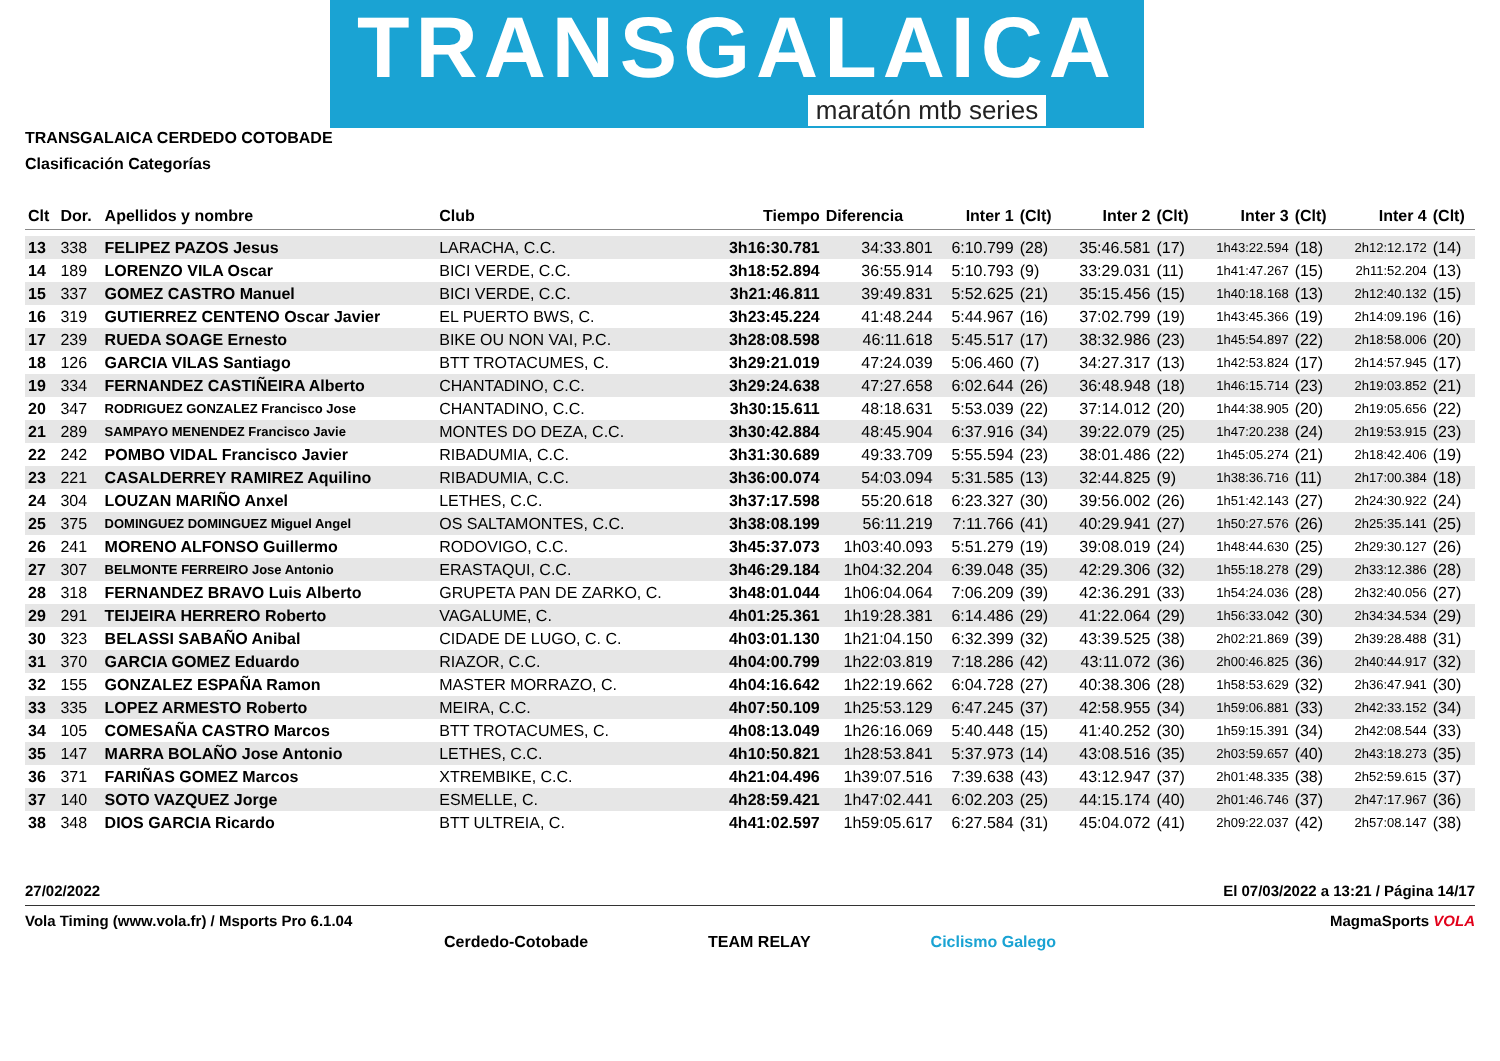TRANSGALAICA
maratón mtb series
TRANSGALAICA CERDEDO COTOBADE
Clasificación Categorías
| Clt | Dor. | Apellidos y nombre | Club | Tiempo | Diferencia | Inter 1 | (Clt) | Inter 2 | (Clt) | Inter 3 | (Clt) | Inter 4 | (Clt) |
| --- | --- | --- | --- | --- | --- | --- | --- | --- | --- | --- | --- | --- | --- |
| 13 | 338 | FELIPEZ PAZOS Jesus | LARACHA, C.C. | 3h16:30.781 | 34:33.801 | 6:10.799 | (28) | 35:46.581 | (17) | 1h43:22.594 | (18) | 2h12:12.172 | (14) |
| 14 | 189 | LORENZO VILA Oscar | BICI VERDE, C.C. | 3h18:52.894 | 36:55.914 | 5:10.793 | (9) | 33:29.031 | (11) | 1h41:47.267 | (15) | 2h11:52.204 | (13) |
| 15 | 337 | GOMEZ CASTRO Manuel | BICI VERDE, C.C. | 3h21:46.811 | 39:49.831 | 5:52.625 | (21) | 35:15.456 | (15) | 1h40:18.168 | (13) | 2h12:40.132 | (15) |
| 16 | 319 | GUTIERREZ CENTENO Oscar Javier | EL PUERTO BWS, C. | 3h23:45.224 | 41:48.244 | 5:44.967 | (16) | 37:02.799 | (19) | 1h43:45.366 | (19) | 2h14:09.196 | (16) |
| 17 | 239 | RUEDA SOAGE Ernesto | BIKE OU NON VAI, P.C. | 3h28:08.598 | 46:11.618 | 5:45.517 | (17) | 38:32.986 | (23) | 1h45:54.897 | (22) | 2h18:58.006 | (20) |
| 18 | 126 | GARCIA VILAS Santiago | BTT TROTACUMES, C. | 3h29:21.019 | 47:24.039 | 5:06.460 | (7) | 34:27.317 | (13) | 1h42:53.824 | (17) | 2h14:57.945 | (17) |
| 19 | 334 | FERNANDEZ CASTIÑEIRA Alberto | CHANTADINO, C.C. | 3h29:24.638 | 47:27.658 | 6:02.644 | (26) | 36:48.948 | (18) | 1h46:15.714 | (23) | 2h19:03.852 | (21) |
| 20 | 347 | RODRIGUEZ GONZALEZ Francisco Jose | CHANTADINO, C.C. | 3h30:15.611 | 48:18.631 | 5:53.039 | (22) | 37:14.012 | (20) | 1h44:38.905 | (20) | 2h19:05.656 | (22) |
| 21 | 289 | SAMPAYO MENENDEZ Francisco Javie | MONTES DO DEZA, C.C. | 3h30:42.884 | 48:45.904 | 6:37.916 | (34) | 39:22.079 | (25) | 1h47:20.238 | (24) | 2h19:53.915 | (23) |
| 22 | 242 | POMBO VIDAL Francisco Javier | RIBADUMIA, C.C. | 3h31:30.689 | 49:33.709 | 5:55.594 | (23) | 38:01.486 | (22) | 1h45:05.274 | (21) | 2h18:42.406 | (19) |
| 23 | 221 | CASALDERREY RAMIREZ Aquilino | RIBADUMIA, C.C. | 3h36:00.074 | 54:03.094 | 5:31.585 | (13) | 32:44.825 | (9) | 1h38:36.716 | (11) | 2h17:00.384 | (18) |
| 24 | 304 | LOUZAN MARIÑO Anxel | LETHES, C.C. | 3h37:17.598 | 55:20.618 | 6:23.327 | (30) | 39:56.002 | (26) | 1h51:42.143 | (27) | 2h24:30.922 | (24) |
| 25 | 375 | DOMINGUEZ DOMINGUEZ Miguel Angel | OS SALTAMONTES, C.C. | 3h38:08.199 | 56:11.219 | 7:11.766 | (41) | 40:29.941 | (27) | 1h50:27.576 | (26) | 2h25:35.141 | (25) |
| 26 | 241 | MORENO ALFONSO Guillermo | RODOVIGO, C.C. | 3h45:37.073 | 1h03:40.093 | 5:51.279 | (19) | 39:08.019 | (24) | 1h48:44.630 | (25) | 2h29:30.127 | (26) |
| 27 | 307 | BELMONTE FERREIRO Jose Antonio | ERASTAQUI, C.C. | 3h46:29.184 | 1h04:32.204 | 6:39.048 | (35) | 42:29.306 | (32) | 1h55:18.278 | (29) | 2h33:12.386 | (28) |
| 28 | 318 | FERNANDEZ BRAVO Luis Alberto | GRUPETA PAN DE ZARKO, C. | 3h48:01.044 | 1h06:04.064 | 7:06.209 | (39) | 42:36.291 | (33) | 1h54:24.036 | (28) | 2h32:40.056 | (27) |
| 29 | 291 | TEIJEIRA HERRERO Roberto | VAGALUME, C. | 4h01:25.361 | 1h19:28.381 | 6:14.486 | (29) | 41:22.064 | (29) | 1h56:33.042 | (30) | 2h34:34.534 | (29) |
| 30 | 323 | BELASSI SABAÑO Anibal | CIDADE DE LUGO, C. C. | 4h03:01.130 | 1h21:04.150 | 6:32.399 | (32) | 43:39.525 | (38) | 2h02:21.869 | (39) | 2h39:28.488 | (31) |
| 31 | 370 | GARCIA GOMEZ Eduardo | RIAZOR, C.C. | 4h04:00.799 | 1h22:03.819 | 7:18.286 | (42) | 43:11.072 | (36) | 2h00:46.825 | (36) | 2h40:44.917 | (32) |
| 32 | 155 | GONZALEZ ESPAÑA Ramon | MASTER MORRAZO, C. | 4h04:16.642 | 1h22:19.662 | 6:04.728 | (27) | 40:38.306 | (28) | 1h58:53.629 | (32) | 2h36:47.941 | (30) |
| 33 | 335 | LOPEZ ARMESTO Roberto | MEIRA, C.C. | 4h07:50.109 | 1h25:53.129 | 6:47.245 | (37) | 42:58.955 | (34) | 1h59:06.881 | (33) | 2h42:33.152 | (34) |
| 34 | 105 | COMESAÑA CASTRO Marcos | BTT TROTACUMES, C. | 4h08:13.049 | 1h26:16.069 | 5:40.448 | (15) | 41:40.252 | (30) | 1h59:15.391 | (34) | 2h42:08.544 | (33) |
| 35 | 147 | MARRA BOLAÑO Jose Antonio | LETHES, C.C. | 4h10:50.821 | 1h28:53.841 | 5:37.973 | (14) | 43:08.516 | (35) | 2h03:59.657 | (40) | 2h43:18.273 | (35) |
| 36 | 371 | FARIÑAS GOMEZ Marcos | XTREMBIKE, C.C. | 4h21:04.496 | 1h39:07.516 | 7:39.638 | (43) | 43:12.947 | (37) | 2h01:48.335 | (38) | 2h52:59.615 | (37) |
| 37 | 140 | SOTO VAZQUEZ Jorge | ESMELLE, C. | 4h28:59.421 | 1h47:02.441 | 6:02.203 | (25) | 44:15.174 | (40) | 2h01:46.746 | (37) | 2h47:17.967 | (36) |
| 38 | 348 | DIOS GARCIA Ricardo | BTT ULTREIA, C. | 4h41:02.597 | 1h59:05.617 | 6:27.584 | (31) | 45:04.072 | (41) | 2h09:22.037 | (42) | 2h57:08.147 | (38) |
27/02/2022 El 07/03/2022 a 13:21 / Página 14/17
Vola Timing (www.vola.fr) / Msports Pro 6.1.04 MagmaSports VOLA
Cerdedo-Cotobade TEAM RELAY Ciclismo Galego